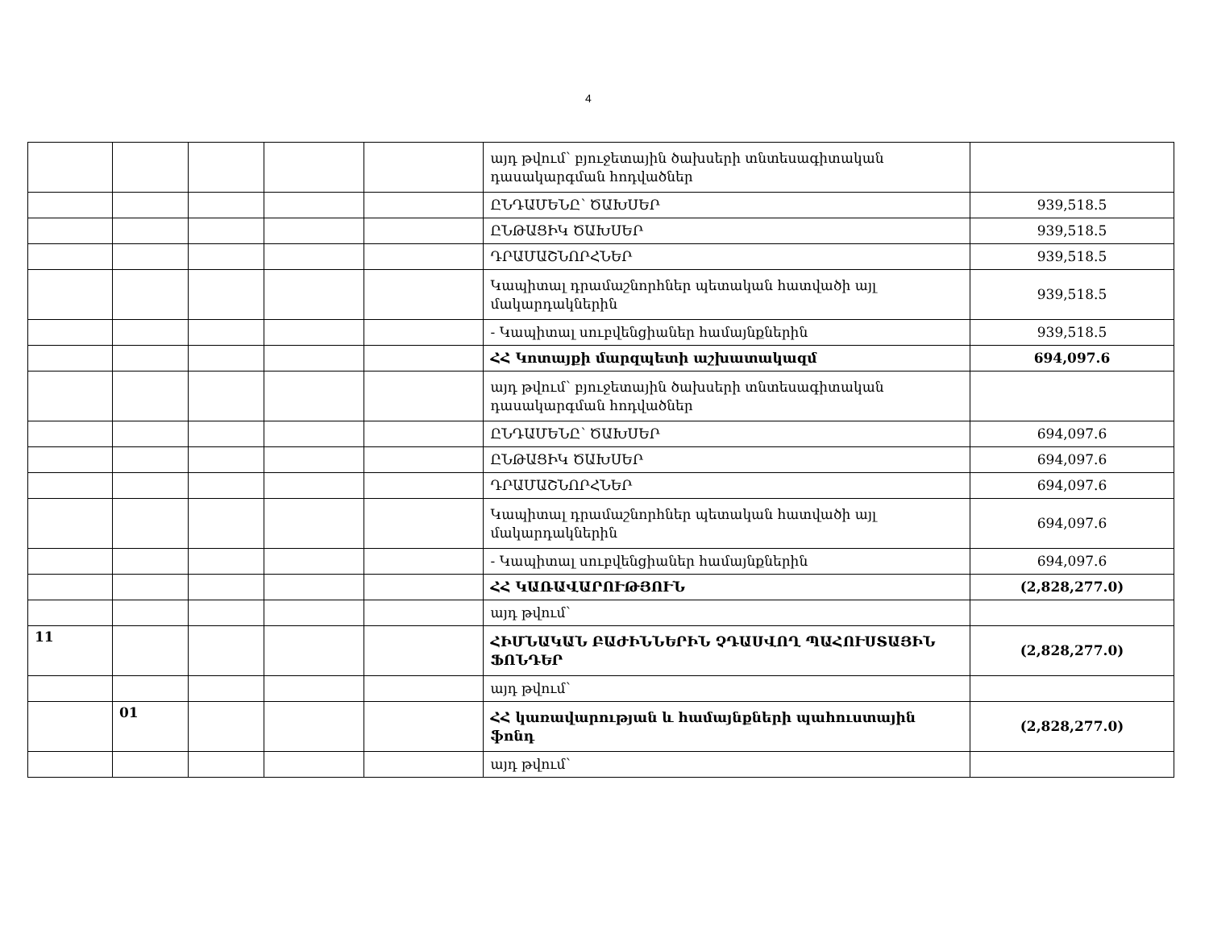4
| | | | | | այդ թվում՝ բյուջետային ծախսերի տնտեսագիտական դասակարգման հոդվածներ | |
| | | | | | ԸՆԴԱՄԵՆԸ՝ ԾԱԽՍԵՐ | 939,518.5 |
| | | | | | ԸՆԹԱՑԻԿ ԾԱԽՍԵՐ | 939,518.5 |
| | | | | | ԴՐԱՄԱՇՆՈՐՀՆԵՐ | 939,518.5 |
| | | | | | Կապիտալ դրամաշնորհներ պետական հատվածի այլ մակարդակներին | 939,518.5 |
| | | | | | - Կապիտալ սուբվենցիաներ համայնքներին | 939,518.5 |
| | | | | | ՀՀ Կոտայքի մարզպետի աշխատակազմ | 694,097.6 |
| | | | | | այդ թվում՝ բյուջետային ծախսերի տնտեսագիտական դասակարգման հոդվածներ | |
| | | | | | ԸՆԴԱՄԵՆԸ՝ ԾԱԽՍԵՐ | 694,097.6 |
| | | | | | ԸՆԹԱՑԻԿ ԾԱԽՍԵՐ | 694,097.6 |
| | | | | | ԴՐԱՄԱՇՆՈՐՀՆԵՐ | 694,097.6 |
| | | | | | Կապիտալ դրամաշնորհներ պետական հատվածի այլ մակարդակներին | 694,097.6 |
| | | | | | - Կապիտալ սուբվենցիաներ համայնքներին | 694,097.6 |
| | | | | | ՀՀ ԿԱՌԱՎԱՐՈՒԹՅՈՒՆ | (2,828,277.0) |
| | | | | | այդ թվում՝ | |
| 11 | | | | | ՀԻՄՆԱԿԱՆ ԲԱԺԻՆՆԵՐԻՆ ՉԴԱՍՎՈՂ ՊԱՀՈՒՍՏԱՅԻՆ ՖՈՆԴԵՐ | (2,828,277.0) |
| | | | | | այդ թվում՝ | |
| | 01 | | | | ՀՀ կառավարության և համայնքների պահուստային ֆոնդ | (2,828,277.0) |
| | | | | | այդ թվում՝ | |